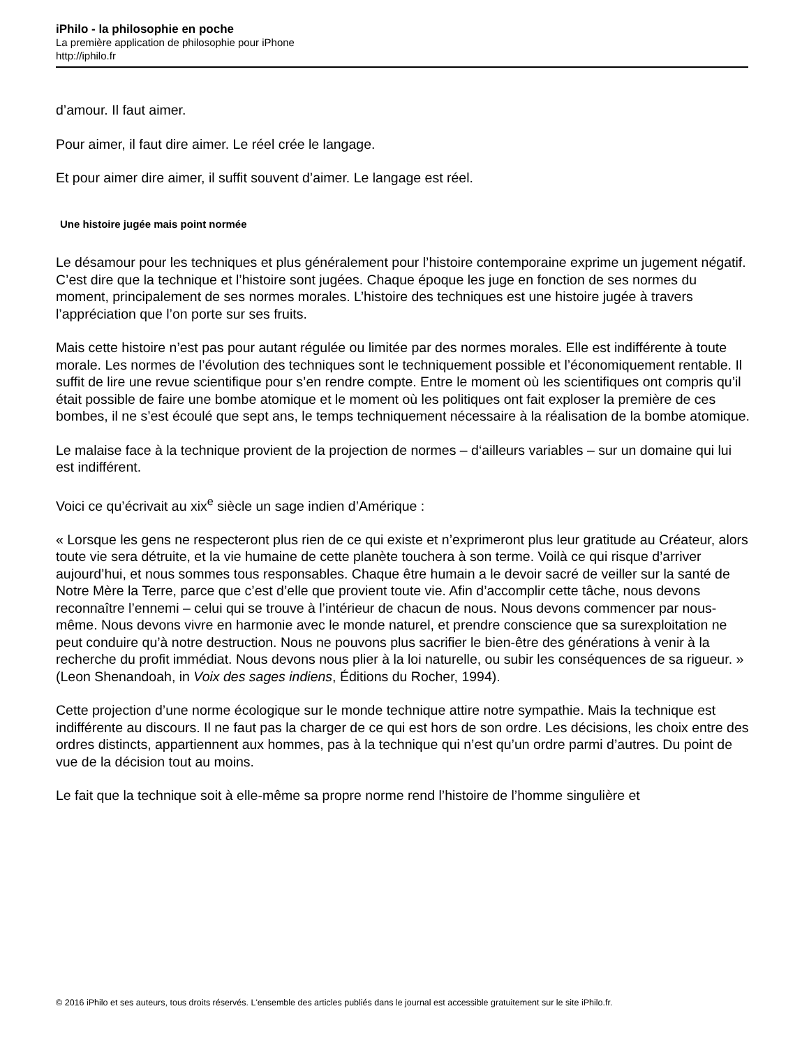iPhilo - la philosophie en poche
La première application de philosophie pour iPhone
http://iphilo.fr
d’amour. Il faut aimer.
Pour aimer, il faut dire aimer. Le réel crée le langage.
Et pour aimer dire aimer, il suffit souvent d’aimer. Le langage est réel.
Une histoire jugée mais point normée
Le désamour pour les techniques et plus généralement pour l’histoire contemporaine exprime un jugement négatif. C’est dire que la technique et l’histoire sont jugées. Chaque époque les juge en fonction de ses normes du moment, principalement de ses normes morales. L’histoire des techniques est une histoire jugée à travers l’appréciation que l’on porte sur ses fruits.
Mais cette histoire n’est pas pour autant régulée ou limitée par des normes morales. Elle est indifférente à toute morale. Les normes de l’évolution des techniques sont le techniquement possible et l’économiquement rentable. Il suffit de lire une revue scientifique pour s’en rendre compte. Entre le moment où les scientifiques ont compris qu’il était possible de faire une bombe atomique et le moment où les politiques ont fait exploser la première de ces bombes, il ne s’est écoulé que sept ans, le temps techniquement nécessaire à la réalisation de la bombe atomique.
Le malaise face à la technique provient de la projection de normes – d‘ailleurs variables – sur un domaine qui lui est indifférent.
Voici ce qu’écrivait au xix<sup>e</sup> siècle un sage indien d’Amérique :
« Lorsque les gens ne respecteront plus rien de ce qui existe et n’exprimeront plus leur gratitude au Créateur, alors toute vie sera détruite, et la vie humaine de cette planète touchera à son terme. Voilà ce qui risque d’arriver aujourd’hui, et nous sommes tous responsables. Chaque être humain a le devoir sacré de veiller sur la santé de Notre Mère la Terre, parce que c’est d’elle que provient toute vie. Afin d’accomplir cette tâche, nous devons reconnaître l’ennemi – celui qui se trouve à l’intérieur de chacun de nous. Nous devons commencer par nous-même. Nous devons vivre en harmonie avec le monde naturel, et prendre conscience que sa surexploitation ne peut conduire qu’à notre destruction. Nous ne pouvons plus sacrifier le bien-être des générations à venir à la recherche du profit immédiat. Nous devons nous plier à la loi naturelle, ou subir les conséquences de sa rigueur. » (Leon Shenandoah, in Voix des sages indiens, Éditions du Rocher, 1994).
Cette projection d’une norme écologique sur le monde technique attire notre sympathie. Mais la technique est indifférente au discours. Il ne faut pas la charger de ce qui est hors de son ordre. Les décisions, les choix entre des ordres distincts, appartiennent aux hommes, pas à la technique qui n’est qu’un ordre parmi d’autres. Du point de vue de la décision tout au moins.
Le fait que la technique soit à elle-même sa propre norme rend l’histoire de l’homme singulière et
© 2016 iPhilo et ses auteurs, tous droits réservés. L'ensemble des articles publiés dans le journal est accessible gratuitement sur le site iPhilo.fr.